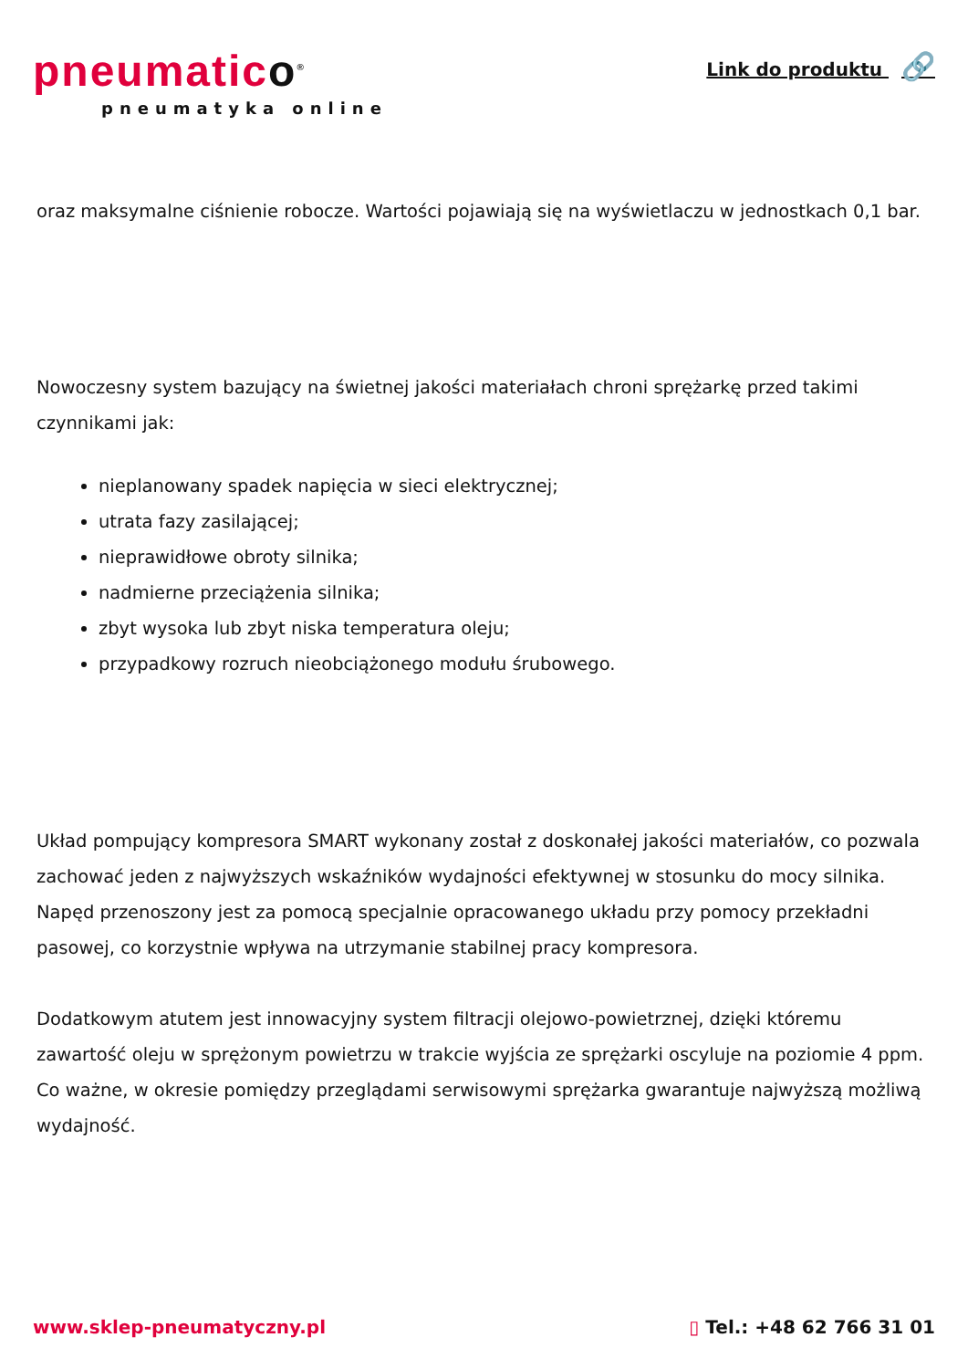pneumatico<sup>®</sup>
pneumatyka online
Link do produktu 🔗
oraz maksymalne ciśnienie robocze. Wartości pojawiają się na wyświetlaczu w jednostkach 0,1 bar.
Nowoczesny system bazujący na świetnej jakości materiałach chroni sprężarkę przed takimi czynnikami jak:
nieplanowany spadek napięcia w sieci elektrycznej;
utrata fazy zasilającej;
nieprawidłowe obroty silnika;
nadmierne przeciążenia silnika;
zbyt wysoka lub zbyt niska temperatura oleju;
przypadkowy rozruch nieobciążonego modułu śrubowego.
Układ pompujący kompresora SMART wykonany został z doskonałej jakości materiałów, co pozwala zachować jeden z najwyższych wskaźników wydajności efektywnej w stosunku do mocy silnika. Napęd przenoszony jest za pomocą specjalnie opracowanego układu przy pomocy przekładni pasowej, co korzystnie wpływa na utrzymanie stabilnej pracy kompresora.
Dodatkowym atutem jest innowacyjny system filtracji olejowo-powietrznej, dzięki któremu zawartość oleju w sprężonym powietrzu w trakcie wyjścia ze sprężarki oscyluje na poziomie 4 ppm. Co ważne, w okresie pomiędzy przeglądami serwisowymi sprężarka gwarantuje najwyższą możliwą wydajność.
www.sklep-pneumatyczny.pl ▯ Tel.: +48 62 766 31 01